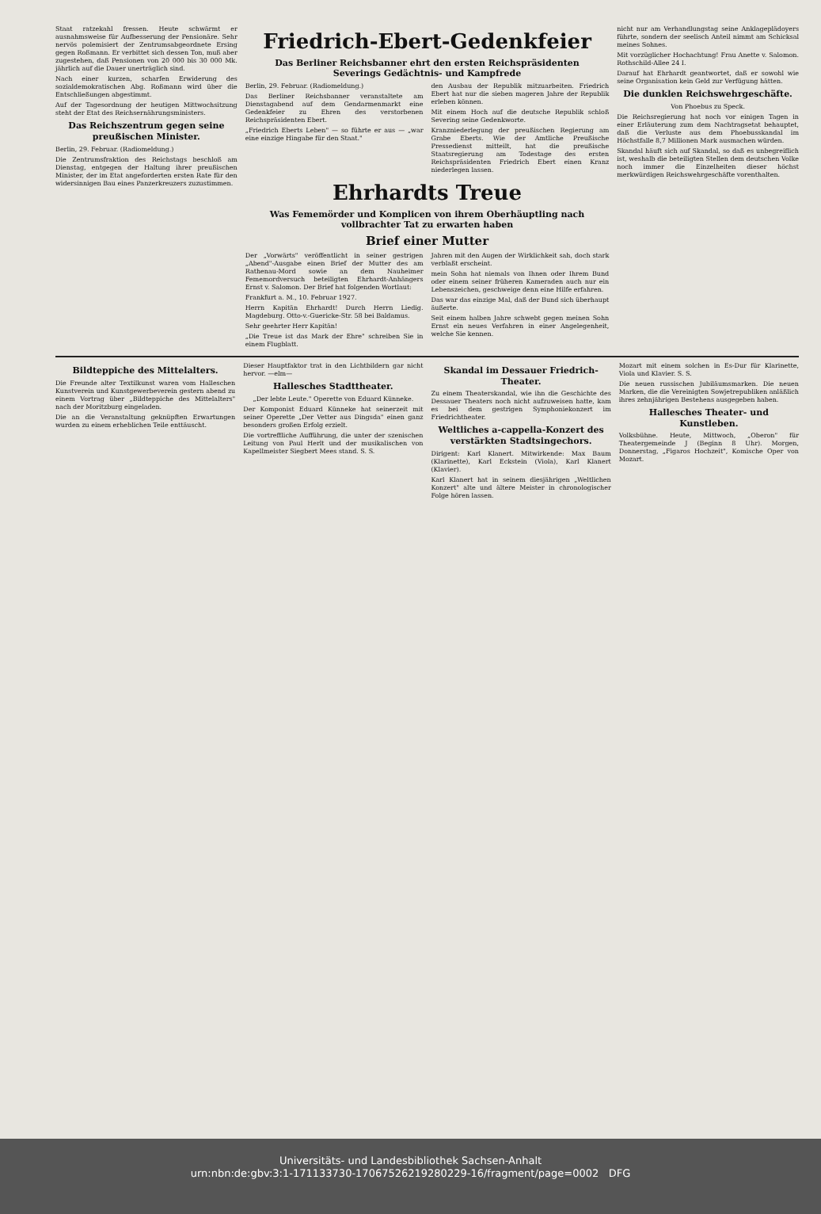Staat ratzekahl fressen. Heute schwärmt er ausnahmsweise für Aufbesserung der Pensionäre. Sehr nervös polemisiert der Zentrumsabgeordnete Ersing gegen Roßmann. Er verbittet sich dessen Ton, muß aber zugestehen, daß Pensionen von 20 000 bis 30 000 Mk. jährlich auf die Dauer unerträglich sind.
Nach einer kurzen, scharfen Erwiderung des sozialdemokratischen Abg. Roßmann wird über die Entschließungen abgestimmt.
Auf der Tagesordnung der heutigen Mittwochsitzung steht der Etat des Reichsernährungsministers.
Das Reichszentrum gegen seine preußischen Minister.
Berlin, 29. Februar. (Radiomeldung.)
Die Zentrumsfraktion des Reichstags beschloß am Dienstag, entgegen der Haltung ihrer preußischen Minister, der im Etat angeforderten ersten Rate für den widersinnigen Bau eines Panzerkreuzers zuzustimmen.
Friedrich-Ebert-Gedenkfeier
Das Berliner Reichsbanner ehrt den ersten Reichspräsidenten
Severings Gedächtnis- und Kampfrede
Berlin, 29. Februar. (Radiomeldung.)
Das Berliner Reichsbanner veranstaltete am Dienstagabend auf dem Gendarmenmarkt eine Gedenkfeier zu Ehren des verstorbenen Reichspräsidenten Ebert.
„Friedrich Eberts Leben" — so führte er aus — „war eine einzige Hingabe für den Staat."
den Ausbau der Republik mitzuarbeiten. Friedrich Ebert hat nur die sieben mageren Jahre der Republik erleben können.
Mit einem Hoch auf die deutsche Republik schloß Severing seine Gedenkworte.
Kranzniederlegung der preußischen Regierung am Grabe Eberts. Wie der Amtliche Preußische Pressedienst mitteilt, hat die preußische Staatsregierung am Todestage des ersten Reichspräsidenten Friedrich Ebert einen Kranz niederlegen lassen.
Ehrhardts Treue
Was Fememörder und Komplicen von ihrem Oberhäuptling nach vollbrachter Tat zu erwarten haben
Brief einer Mutter
Der „Vorwärts" veröffentlicht in seiner gestrigen „Abend"-Ausgabe einen Brief der Mutter des am Rathenau-Mord sowie an dem Nauheimer Fememordversuch beteiligten Ehrhardt-Anhängers Ernst v. Salomon. Der Brief hat folgenden Wortlaut:
Frankfurt a. M., 10. Februar 1927.
Herrn Kapitän Ehrhardt! Durch Herrn Liedig. Magdeburg. Otto-v.-Guericke-Str. 58 bei Baldamus.
Sehr geehrter Herr Kapitän!
„Die Treue ist das Mark der Ehre" schreiben Sie in einem Flugblatt.
Jahren mit den Augen der Wirklichkeit sah, doch stark verblaßt erscheint.
mein Sohn hat niemals von Ihnen oder Ihrem Bund oder einem seiner früheren Kameraden auch nur ein Lebenszeichen, geschweige denn eine Hilfe erfahren.
Das war das einzige Mal, daß der Bund sich überhaupt äußerte.
Seit einem halben Jahre schwebt gegen meinen Sohn Ernst ein neues Verfahren in einer Angelegenheit, welche Sie kennen.
nicht nur am Verhandlungstag seine Anklageplädoyers führte, sondern der seelisch Anteil nimmt am Schicksal meines Sohnes.
Mit vorzüglicher Hochachtung! Frau Anette v. Salomon. Rothschild-Allee 24 I.
Darauf hat Ehrhardt geantwortet, daß er sowohl wie seine Organisation kein Geld zur Verfügung hätten.
Die dunklen Reichswehrgeschäfte.
Von Phoebus zu Speck.
Die Reichsregierung hat noch vor einigen Tagen in einer Erläuterung zum dem Nachtragsetat behauptet, daß die Verluste aus dem Phoebusskandal im Höchstfalle 8,7 Millionen Mark ausmachen würden.
Skandal häuft sich auf Skandal, so daß es unbegreiflich ist, weshalb die beteiligten Stellen dem deutschen Volke noch immer die Einzelheiten dieser höchst merkwürdigen Reichswehrgeschäfte vorenthalten.
Bildteppiche des Mittelalters.
Die Freunde alter Textilkunst waren vom Halleschen Kunstverein und Kunstgewerbeverein gestern abend zu einem Vortrag über „Bildteppiche des Mittelalters" nach der Moritzburg eingeladen.
Die an die Veranstaltung geknüpften Erwartungen wurden zu einem erheblichen Teile enttäuscht.
Dieser Hauptfaktor trat in den Lichtbildern gar nicht hervor. —elm—
Hallesches Stadttheater.
„Der lebte Leute." Operette von Eduard Künneke.
Der Komponist Eduard Künneke hat seinerzeit mit seiner Operette „Der Vetter aus Dingsda" einen ganz besonders großen Erfolg erzielt.
Die vortreffliche Aufführung, die unter der szenischen Leitung von Paul Herlt und der musikalischen von Kapellmeister Siegbert Mees stand. S. S.
Skandal im Dessauer Friedrich-Theater.
Zu einem Theaterskandal, wie ihn die Geschichte des Dessauer Theaters noch nicht aufzuweisen hatte, kam es bei dem gestrigen Symphoniekonzert im Friedrichtheater.
Weltliches a-cappella-Konzert des verstärkten Stadtsingechors.
Dirigent: Karl Klanert. Mitwirkende: Max Baum (Klarinette), Karl Eckstein (Viola), Karl Klanert (Klavier).
Karl Klanert hat in seinem diesjährigen „Weltlichen Konzert" alte und ältere Meister in chronologischer Folge hören lassen.
Mozart mit einem solchen in Es-Dur für Klarinette, Viola und Klavier. S. S.
Die neuen russischen Jubiläumsmarken. Die neuen Marken, die die Vereinigten Sowjetrepubliken anläßlich ihres zehnjährigen Bestehens ausgegeben haben.
Hallesches Theater- und Kunstleben.
Volksbühne. Heute, Mittwoch, „Oberon" für Theatergemeinde J (Beginn 8 Uhr). Morgen, Donnerstag, „Figaros Hochzeit", Komische Oper von Mozart.
Universitäts- und Landesbibliothek Sachsen-Anhalt
urn:nbn:de:gbv:3:1-171133730-17067526219280229-16/fragment/page=0002 DFG